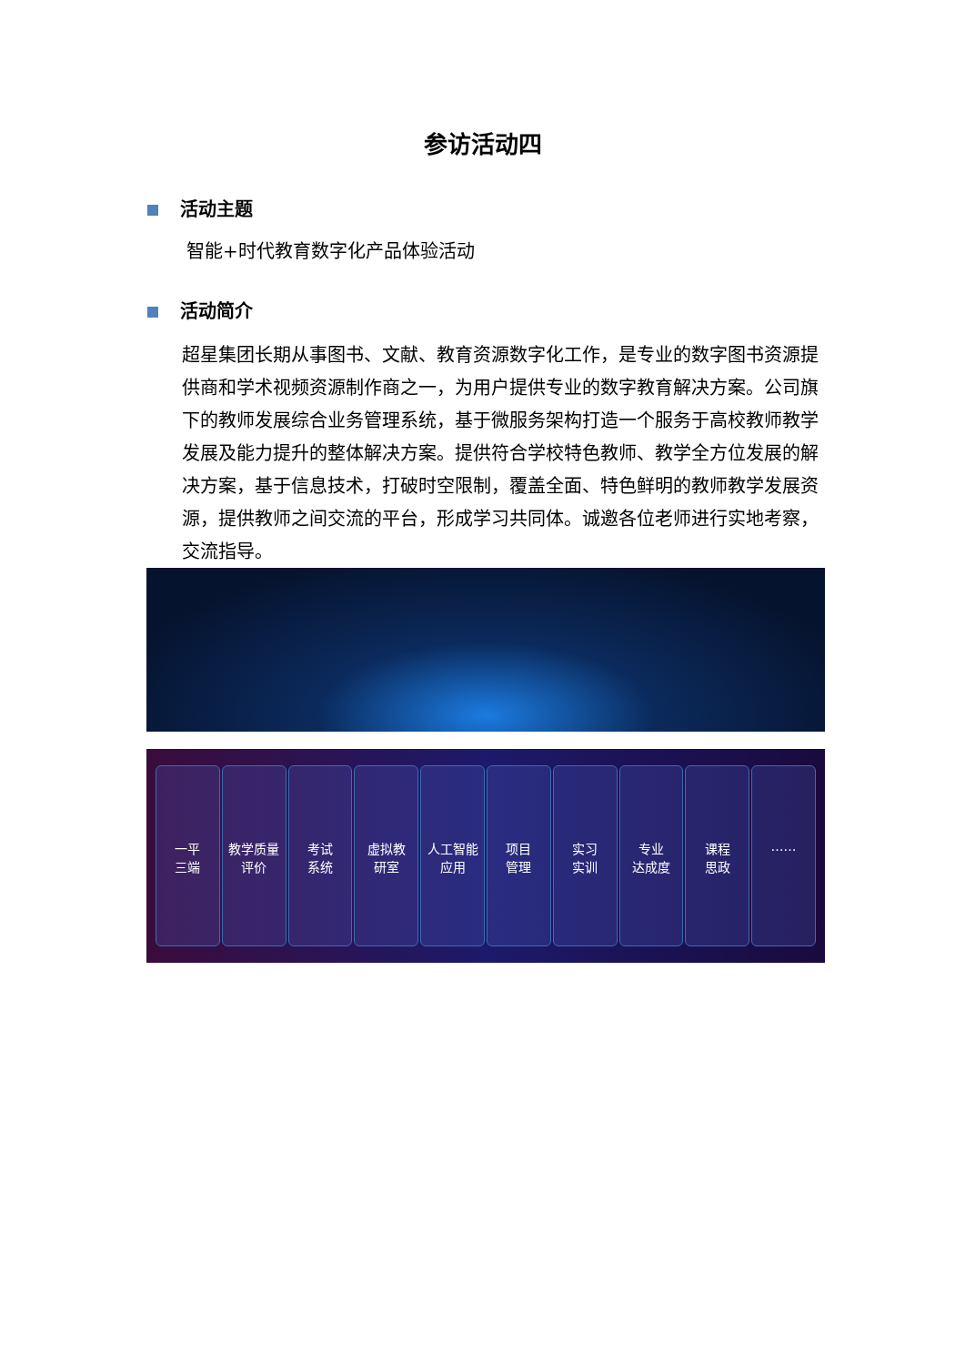参访活动四
活动主题
智能+时代教育数字化产品体验活动
活动简介
超星集团长期从事图书、文献、教育资源数字化工作，是专业的数字图书资源提供商和学术视频资源制作商之一，为用户提供专业的数字教育解决方案。公司旗下的教师发展综合业务管理系统，基于微服务架构打造一个服务于高校教师教学发展及能力提升的整体解决方案。提供符合学校特色教师、教学全方位发展的解决方案，基于信息技术，打破时空限制，覆盖全面、特色鲜明的教师教学发展资源，提供教师之间交流的平台，形成学习共同体。诚邀各位老师进行实地考察，交流指导。
一平
三端
教学质量
评价
考试
系统
虚拟教
研室
人工智能
应用
项目
管理
实习
实训
专业
达成度
课程
思政
……